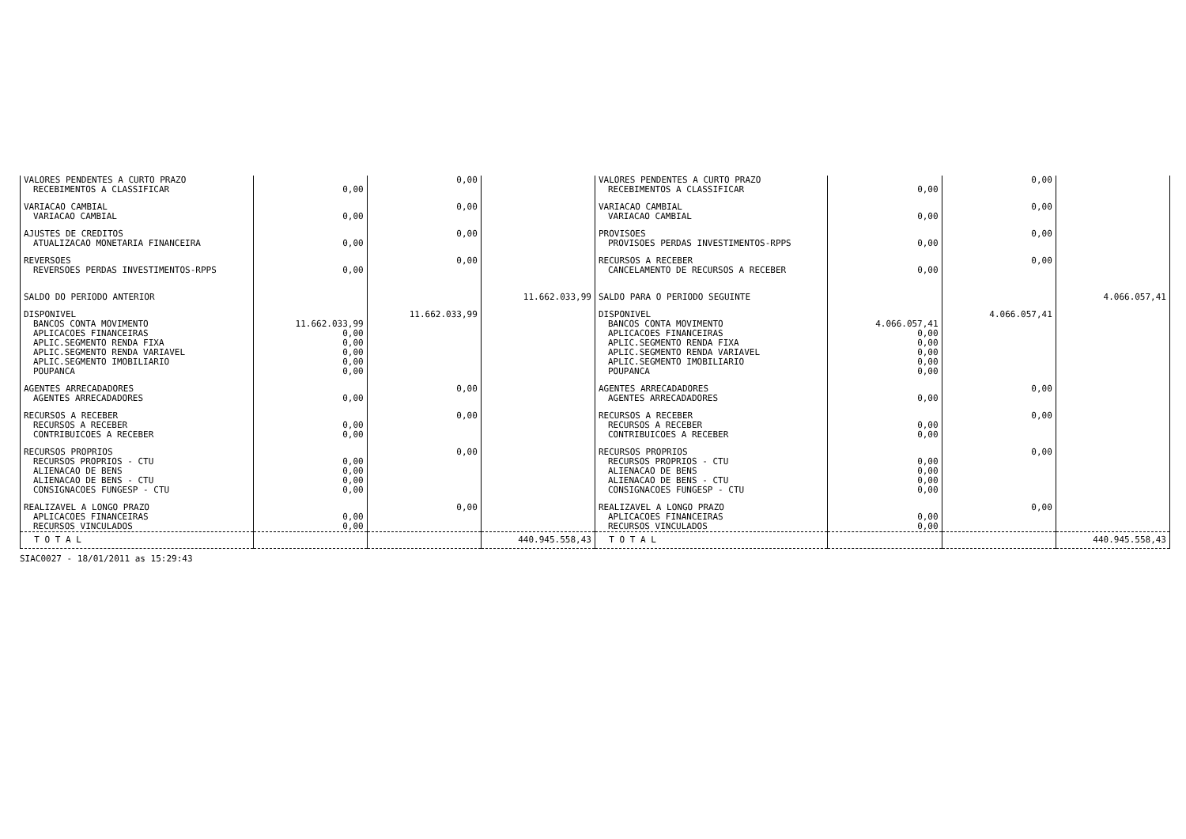| VALORES PENDENTES A CURTO PRAZO RECEBIMENTOS A CLASSIFICAR | 0,00 | 0,00 | | VALORES PENDENTES A CURTO PRAZO RECEBIMENTOS A CLASSIFICAR | 0,00 | 0,00 | |
| VARIACAO CAMBIAL VARIACAO CAMBIAL | 0,00 | 0,00 | | VARIACAO CAMBIAL VARIACAO CAMBIAL | 0,00 | 0,00 | |
| AJUSTES DE CREDITOS ATUALIZACAO MONETARIA FINANCEIRA | 0,00 | 0,00 | | PROVISOES PROVISOES PERDAS INVESTIMENTOS-RPPS | 0,00 | 0,00 | |
| REVERSOES REVERSOES PERDAS INVESTIMENTOS-RPPS | 0,00 | 0,00 | | RECURSOS A RECEBER CANCELAMENTO DE RECURSOS A RECEBER | 0,00 | 0,00 | |
| SALDO DO PERIODO ANTERIOR | | | 11.662.033,99 | SALDO PARA O PERIODO SEGUINTE | | | 4.066.057,41 |
| DISPONIVEL BANCOS CONTA MOVIMENTO APLICACOES FINANCEIRAS APLIC.SEGMENTO RENDA FIXA APLIC.SEGMENTO RENDA VARIAVEL APLIC.SEGMENTO IMOBILIARIO POUPANCA | 11.662.033,99 0,00 0,00 0,00 0,00 0,00 | 11.662.033,99 | | DISPONIVEL BANCOS CONTA MOVIMENTO APLICACOES FINANCEIRAS APLIC.SEGMENTO RENDA FIXA APLIC.SEGMENTO RENDA VARIAVEL APLIC.SEGMENTO IMOBILIARIO POUPANCA | 4.066.057,41 0,00 0,00 0,00 0,00 0,00 | 4.066.057,41 | |
| AGENTES ARRECADADORES AGENTES ARRECADADORES | 0,00 | 0,00 | | AGENTES ARRECADADORES AGENTES ARRECADADORES | 0,00 | 0,00 | |
| RECURSOS A RECEBER RECURSOS A RECEBER CONTRIBUICOES A RECEBER | 0,00 0,00 | 0,00 | | RECURSOS A RECEBER RECURSOS A RECEBER CONTRIBUICOES A RECEBER | 0,00 0,00 | 0,00 | |
| RECURSOS PROPRIOS RECURSOS PROPRIOS - CTU ALIENACAO DE BENS ALIENACAO DE BENS - CTU CONSIGNACOES FUNGESP - CTU | 0,00 0,00 0,00 0,00 | 0,00 | | RECURSOS PROPRIOS RECURSOS PROPRIOS - CTU ALIENACAO DE BENS ALIENACAO DE BENS - CTU CONSIGNACOES FUNGESP - CTU | 0,00 0,00 0,00 0,00 | 0,00 | |
| REALIZAVEL A LONGO PRAZO APLICACOES FINANCEIRAS RECURSOS VINCULADOS | 0,00 0,00 | 0,00 | | REALIZAVEL A LONGO PRAZO APLICACOES FINANCEIRAS RECURSOS VINCULADOS | 0,00 0,00 | 0,00 | |
| T O T A L | | | 440.945.558,43 | T O T A L | | | 440.945.558,43 |
SIAC0027 - 18/01/2011 as 15:29:43